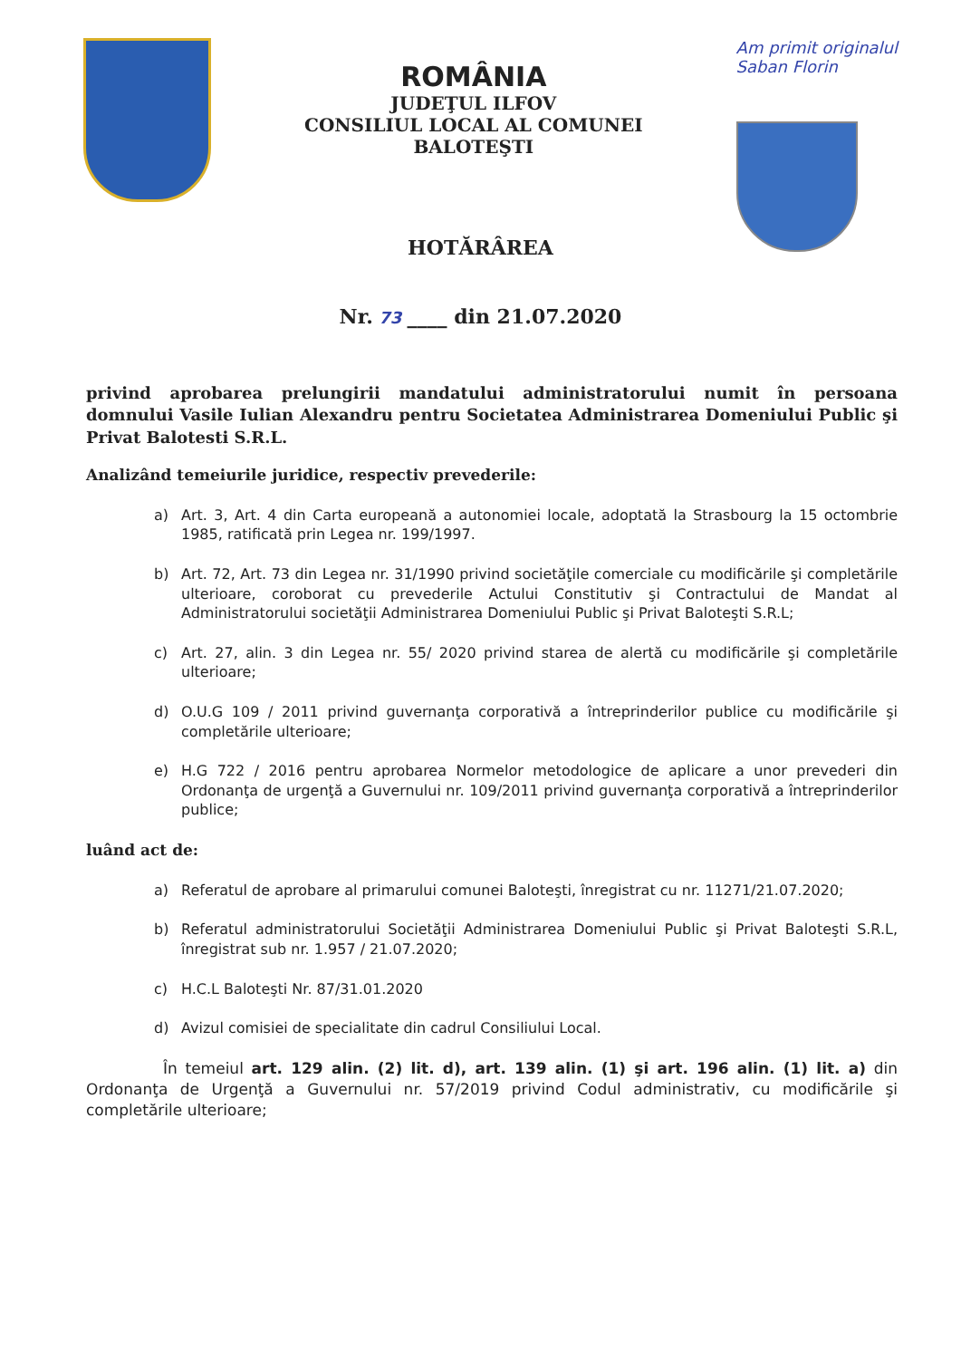ROMÂNIA
JUDEŢUL ILFOV
CONSILIUL LOCAL AL COMUNEI
BALOTEŞTI
Am primit originalul
Saban Florin
HOTĂRÂREA
Nr. 73 ____ din 21.07.2020
privind aprobarea prelungirii mandatului administratorului numit în persoana domnului Vasile Iulian Alexandru pentru Societatea Administrarea Domeniului Public şi Privat Balotesti S.R.L.
Analizând temeiurile juridice, respectiv prevederile:
a) Art. 3, Art. 4 din Carta europeană a autonomiei locale, adoptată la Strasbourg la 15 octombrie 1985, ratificată prin Legea nr. 199/1997.
b) Art. 72, Art. 73 din Legea nr. 31/1990 privind societăţile comerciale cu modificările şi completările ulterioare, coroborat cu prevederile Actului Constitutiv şi Contractului de Mandat al Administratorului societăţii Administrarea Domeniului Public şi Privat Baloteşti S.R.L;
c) Art. 27, alin. 3 din Legea nr. 55/ 2020 privind starea de alertă cu modificările şi completările ulterioare;
d) O.U.G 109 / 2011 privind guvernanţa corporativă a întreprinderilor publice cu modificările şi completările ulterioare;
e) H.G 722 / 2016 pentru aprobarea Normelor metodologice de aplicare a unor prevederi din Ordonanţa de urgenţă a Guvernului nr. 109/2011 privind guvernanţa corporativă a întreprinderilor publice;
luând act de:
a) Referatul de aprobare al primarului comunei Baloteşti, înregistrat cu nr. 11271/21.07.2020;
b) Referatul administratorului Societăţii Administrarea Domeniului Public şi Privat Baloteşti S.R.L, înregistrat sub nr. 1.957 / 21.07.2020;
c) H.C.L Baloteşti Nr. 87/31.01.2020
d) Avizul comisiei de specialitate din cadrul Consiliului Local.
În temeiul art. 129 alin. (2) lit. d), art. 139 alin. (1) şi art. 196 alin. (1) lit. a) din Ordonanţa de Urgenţă a Guvernului nr. 57/2019 privind Codul administrativ, cu modificările şi completările ulterioare;